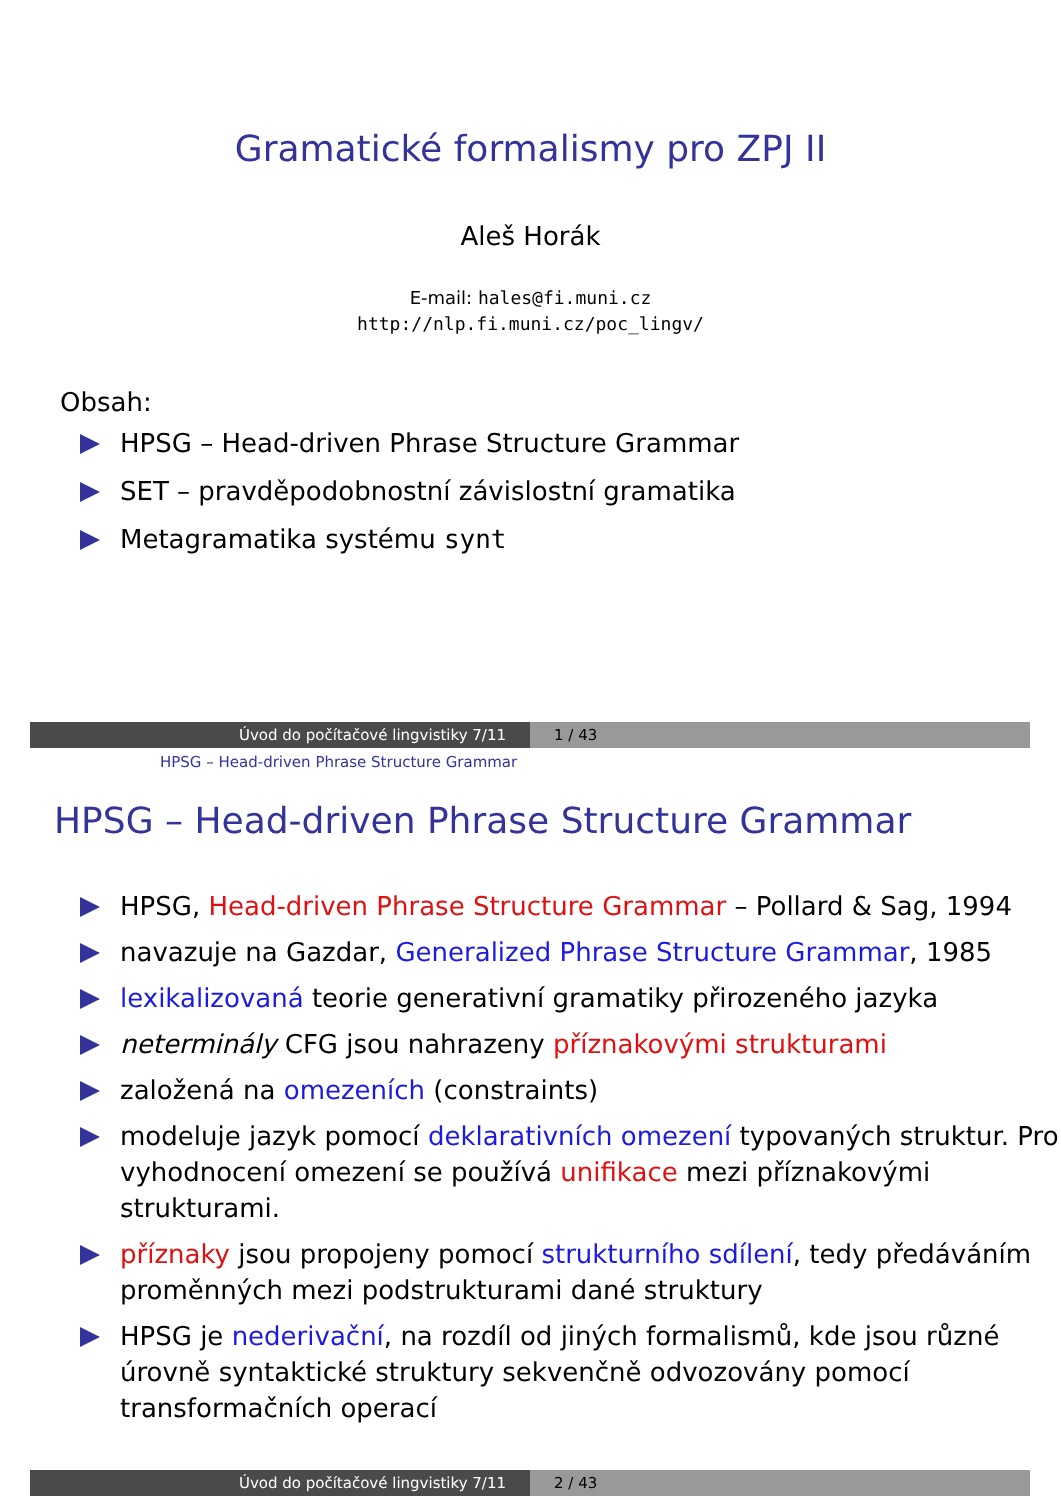Gramatické formalismy pro ZPJ II
Aleš Horák
E-mail: hales@fi.muni.cz
http://nlp.fi.muni.cz/poc_lingv/
Obsah:
HPSG – Head-driven Phrase Structure Grammar
SET – pravděpodobnostní závislostní gramatika
Metagramatika systému synt
Úvod do počítačové lingvistiky 7/11 1 / 43
HPSG – Head-driven Phrase Structure Grammar
HPSG – Head-driven Phrase Structure Grammar
HPSG, Head-driven Phrase Structure Grammar – Pollard & Sag, 1994
navazuje na Gazdar, Generalized Phrase Structure Grammar, 1985
lexikalizovaná teorie generativní gramatiky přirozeného jazyka
neterminály CFG jsou nahrazeny příznakovými strukturami
založená na omezeních (constraints)
modeluje jazyk pomocí deklarativních omezení typovaných struktur. Pro vyhodnocení omezení se používá unifikace mezi příznakovými strukturami.
příznaky jsou propojeny pomocí strukturního sdílení, tedy předáváním proměnných mezi podstrukturami dané struktury
HPSG je nederivační, na rozdíl od jiných formalismů, kde jsou různé úrovně syntaktické struktury sekvenčně odvozovány pomocí transformačních operací
Úvod do počítačové lingvistiky 7/11 2 / 43